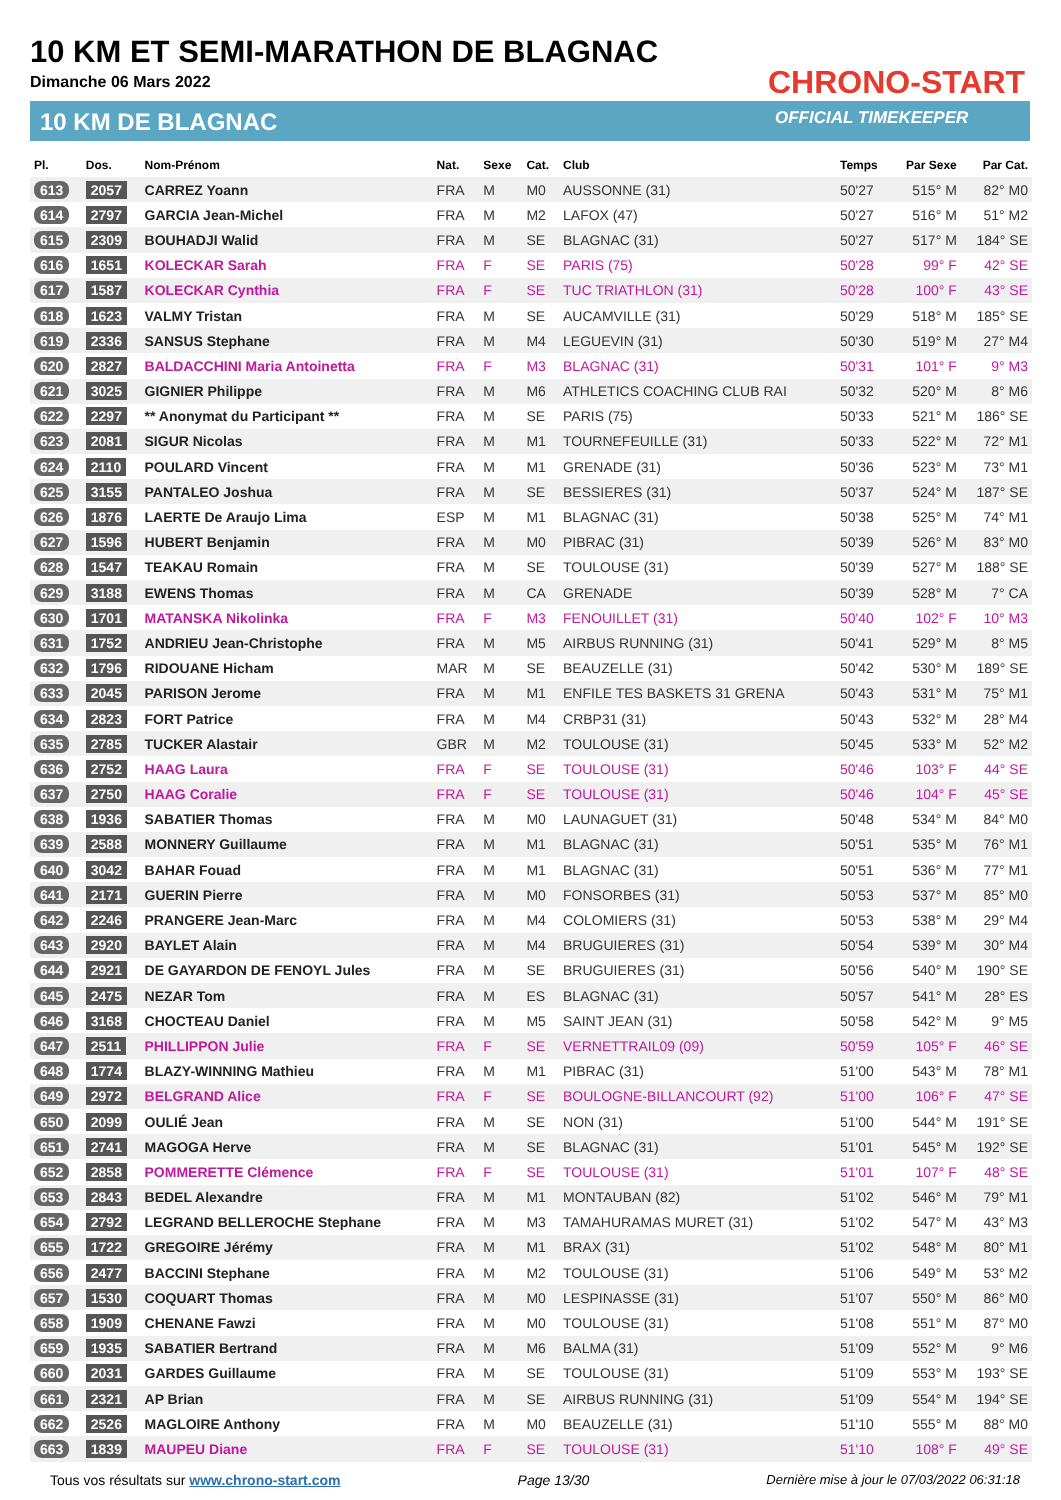10 KM ET SEMI-MARATHON DE BLAGNAC
Dimanche 06 Mars 2022
10 KM DE BLAGNAC
CHRONO-START
OFFICIAL TIMEKEEPER
| Pl. | Dos. | Nom-Prénom | Nat. | Sexe | Cat. | Club | Temps | Par Sexe | Par Cat. |
| --- | --- | --- | --- | --- | --- | --- | --- | --- | --- |
| 613 | 2057 | CARREZ Yoann | FRA | M | M0 | AUSSONNE (31) | 50'27 | 515° M | 82° M0 |
| 614 | 2797 | GARCIA Jean-Michel | FRA | M | M2 | LAFOX (47) | 50'27 | 516° M | 51° M2 |
| 615 | 2309 | BOUHADJI Walid | FRA | M | SE | BLAGNAC (31) | 50'27 | 517° M | 184° SE |
| 616 | 1651 | KOLECKAR Sarah | FRA | F | SE | PARIS (75) | 50'28 | 99° F | 42° SE |
| 617 | 1587 | KOLECKAR Cynthia | FRA | F | SE | TUC TRIATHLON (31) | 50'28 | 100° F | 43° SE |
| 618 | 1623 | VALMY Tristan | FRA | M | SE | AUCAMVILLE (31) | 50'29 | 518° M | 185° SE |
| 619 | 2336 | SANSUS Stephane | FRA | M | M4 | LEGUEVIN (31) | 50'30 | 519° M | 27° M4 |
| 620 | 2827 | BALDACCHINI Maria Antoinetta | FRA | F | M3 | BLAGNAC (31) | 50'31 | 101° F | 9° M3 |
| 621 | 3025 | GIGNIER Philippe | FRA | M | M6 | ATHLETICS COACHING CLUB RAI | 50'32 | 520° M | 8° M6 |
| 622 | 2297 | ** Anonymat du Participant ** | FRA | M | SE | PARIS (75) | 50'33 | 521° M | 186° SE |
| 623 | 2081 | SIGUR Nicolas | FRA | M | M1 | TOURNEFEUILLE (31) | 50'33 | 522° M | 72° M1 |
| 624 | 2110 | POULARD Vincent | FRA | M | M1 | GRENADE (31) | 50'36 | 523° M | 73° M1 |
| 625 | 3155 | PANTALEO Joshua | FRA | M | SE | BESSIERES (31) | 50'37 | 524° M | 187° SE |
| 626 | 1876 | LAERTE De Araujo Lima | ESP | M | M1 | BLAGNAC (31) | 50'38 | 525° M | 74° M1 |
| 627 | 1596 | HUBERT Benjamin | FRA | M | M0 | PIBRAC (31) | 50'39 | 526° M | 83° M0 |
| 628 | 1547 | TEAKAU Romain | FRA | M | SE | TOULOUSE (31) | 50'39 | 527° M | 188° SE |
| 629 | 3188 | EWENS Thomas | FRA | M | CA | GRENADE | 50'39 | 528° M | 7° CA |
| 630 | 1701 | MATANSKA Nikolinka | FRA | F | M3 | FENOUILLET (31) | 50'40 | 102° F | 10° M3 |
| 631 | 1752 | ANDRIEU Jean-Christophe | FRA | M | M5 | AIRBUS RUNNING (31) | 50'41 | 529° M | 8° M5 |
| 632 | 1796 | RIDOUANE Hicham | MAR | M | SE | BEAUZELLE (31) | 50'42 | 530° M | 189° SE |
| 633 | 2045 | PARISON Jerome | FRA | M | M1 | ENFILE TES BASKETS 31 GRENA | 50'43 | 531° M | 75° M1 |
| 634 | 2823 | FORT Patrice | FRA | M | M4 | CRBP31 (31) | 50'43 | 532° M | 28° M4 |
| 635 | 2785 | TUCKER Alastair | GBR | M | M2 | TOULOUSE (31) | 50'45 | 533° M | 52° M2 |
| 636 | 2752 | HAAG Laura | FRA | F | SE | TOULOUSE (31) | 50'46 | 103° F | 44° SE |
| 637 | 2750 | HAAG Coralie | FRA | F | SE | TOULOUSE (31) | 50'46 | 104° F | 45° SE |
| 638 | 1936 | SABATIER Thomas | FRA | M | M0 | LAUNAGUET (31) | 50'48 | 534° M | 84° M0 |
| 639 | 2588 | MONNERY Guillaume | FRA | M | M1 | BLAGNAC (31) | 50'51 | 535° M | 76° M1 |
| 640 | 3042 | BAHAR Fouad | FRA | M | M1 | BLAGNAC (31) | 50'51 | 536° M | 77° M1 |
| 641 | 2171 | GUERIN Pierre | FRA | M | M0 | FONSORBES (31) | 50'53 | 537° M | 85° M0 |
| 642 | 2246 | PRANGERE Jean-Marc | FRA | M | M4 | COLOMIERS (31) | 50'53 | 538° M | 29° M4 |
| 643 | 2920 | BAYLET Alain | FRA | M | M4 | BRUGUIERES (31) | 50'54 | 539° M | 30° M4 |
| 644 | 2921 | DE GAYARDON DE FENOYL Jules | FRA | M | SE | BRUGUIERES (31) | 50'56 | 540° M | 190° SE |
| 645 | 2475 | NEZAR Tom | FRA | M | ES | BLAGNAC (31) | 50'57 | 541° M | 28° ES |
| 646 | 3168 | CHOCTEAU Daniel | FRA | M | M5 | SAINT JEAN (31) | 50'58 | 542° M | 9° M5 |
| 647 | 2511 | PHILLIPPON Julie | FRA | F | SE | VERNETTRAIL09 (09) | 50'59 | 105° F | 46° SE |
| 648 | 1774 | BLAZY-WINNING Mathieu | FRA | M | M1 | PIBRAC (31) | 51'00 | 543° M | 78° M1 |
| 649 | 2972 | BELGRAND Alice | FRA | F | SE | BOULOGNE-BILLANCOURT (92) | 51'00 | 106° F | 47° SE |
| 650 | 2099 | OULIÉ Jean | FRA | M | SE | NON (31) | 51'00 | 544° M | 191° SE |
| 651 | 2741 | MAGOGA Herve | FRA | M | SE | BLAGNAC (31) | 51'01 | 545° M | 192° SE |
| 652 | 2858 | POMMERETTE Clémence | FRA | F | SE | TOULOUSE (31) | 51'01 | 107° F | 48° SE |
| 653 | 2843 | BEDEL Alexandre | FRA | M | M1 | MONTAUBAN (82) | 51'02 | 546° M | 79° M1 |
| 654 | 2792 | LEGRAND BELLEROCHE Stephane | FRA | M | M3 | TAMAHURAMAS MURET (31) | 51'02 | 547° M | 43° M3 |
| 655 | 1722 | GREGOIRE Jérémy | FRA | M | M1 | BRAX (31) | 51'02 | 548° M | 80° M1 |
| 656 | 2477 | BACCINI Stephane | FRA | M | M2 | TOULOUSE (31) | 51'06 | 549° M | 53° M2 |
| 657 | 1530 | COQUART Thomas | FRA | M | M0 | LESPINASSE (31) | 51'07 | 550° M | 86° M0 |
| 658 | 1909 | CHENANE Fawzi | FRA | M | M0 | TOULOUSE (31) | 51'08 | 551° M | 87° M0 |
| 659 | 1935 | SABATIER Bertrand | FRA | M | M6 | BALMA (31) | 51'09 | 552° M | 9° M6 |
| 660 | 2031 | GARDES Guillaume | FRA | M | SE | TOULOUSE (31) | 51'09 | 553° M | 193° SE |
| 661 | 2321 | AP Brian | FRA | M | SE | AIRBUS RUNNING (31) | 51'09 | 554° M | 194° SE |
| 662 | 2526 | MAGLOIRE Anthony | FRA | M | M0 | BEAUZELLE (31) | 51'10 | 555° M | 88° M0 |
| 663 | 1839 | MAUPEU Diane | FRA | F | SE | TOULOUSE (31) | 51'10 | 108° F | 49° SE |
Tous vos résultats sur www.chrono-start.com Page 13/30 Dernière mise à jour le 07/03/2022 06:31:18